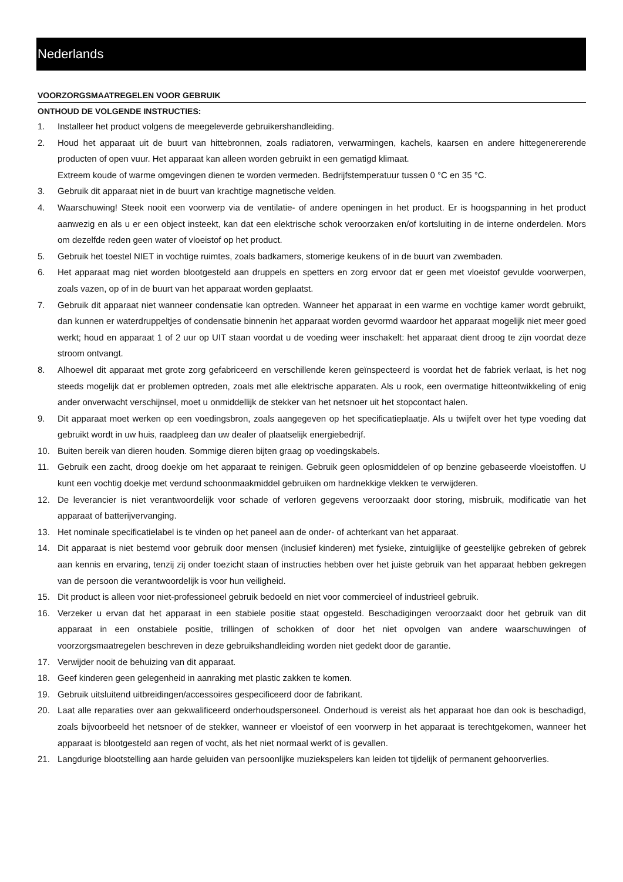Nederlands
VOORZORGSMAATREGELEN VOOR GEBRUIK
ONTHOUD DE VOLGENDE INSTRUCTIES:
1. Installeer het product volgens de meegeleverde gebruikershandleiding.
2. Houd het apparaat uit de buurt van hittebronnen, zoals radiatoren, verwarmingen, kachels, kaarsen en andere hittegenererende producten of open vuur. Het apparaat kan alleen worden gebruikt in een gematigd klimaat.
Extreem koude of warme omgevingen dienen te worden vermeden. Bedrijfstemperatuur tussen 0 °C en 35 °C.
3. Gebruik dit apparaat niet in de buurt van krachtige magnetische velden.
4. Waarschuwing! Steek nooit een voorwerp via de ventilatie- of andere openingen in het product. Er is hoogspanning in het product aanwezig en als u er een object insteekt, kan dat een elektrische schok veroorzaken en/of kortsluiting in de interne onderdelen. Mors om dezelfde reden geen water of vloeistof op het product.
5. Gebruik het toestel NIET in vochtige ruimtes, zoals badkamers, stomerige keukens of in de buurt van zwembaden.
6. Het apparaat mag niet worden blootgesteld aan druppels en spetters en zorg ervoor dat er geen met vloeistof gevulde voorwerpen, zoals vazen, op of in de buurt van het apparaat worden geplaatst.
7. Gebruik dit apparaat niet wanneer condensatie kan optreden. Wanneer het apparaat in een warme en vochtige kamer wordt gebruikt, dan kunnen er waterdruppeltjes of condensatie binnenin het apparaat worden gevormd waardoor het apparaat mogelijk niet meer goed werkt; houd en apparaat 1 of 2 uur op UIT staan voordat u de voeding weer inschakelt: het apparaat dient droog te zijn voordat deze stroom ontvangt.
8. Alhoewel dit apparaat met grote zorg gefabriceerd en verschillende keren geïnspecteerd is voordat het de fabriek verlaat, is het nog steeds mogelijk dat er problemen optreden, zoals met alle elektrische apparaten. Als u rook, een overmatige hitteontwikkeling of enig ander onverwacht verschijnsel, moet u onmiddellijk de stekker van het netsnoer uit het stopcontact halen.
9. Dit apparaat moet werken op een voedingsbron, zoals aangegeven op het specificatieplaatje. Als u twijfelt over het type voeding dat gebruikt wordt in uw huis, raadpleeg dan uw dealer of plaatselijk energiebedrijf.
10. Buiten bereik van dieren houden. Sommige dieren bijten graag op voedingskabels.
11. Gebruik een zacht, droog doekje om het apparaat te reinigen. Gebruik geen oplosmiddelen of op benzine gebaseerde vloeistoffen. U kunt een vochtig doekje met verdund schoonmaakmiddel gebruiken om hardnekkige vlekken te verwijderen.
12. De leverancier is niet verantwoordelijk voor schade of verloren gegevens veroorzaakt door storing, misbruik, modificatie van het apparaat of batterijvervanging.
13. Het nominale specificatielabel is te vinden op het paneel aan de onder- of achterkant van het apparaat.
14. Dit apparaat is niet bestemd voor gebruik door mensen (inclusief kinderen) met fysieke, zintuiglijke of geestelijke gebreken of gebrek aan kennis en ervaring, tenzij zij onder toezicht staan of instructies hebben over het juiste gebruik van het apparaat hebben gekregen van de persoon die verantwoordelijk is voor hun veiligheid.
15. Dit product is alleen voor niet-professioneel gebruik bedoeld en niet voor commercieel of industrieel gebruik.
16. Verzeker u ervan dat het apparaat in een stabiele positie staat opgesteld. Beschadigingen veroorzaakt door het gebruik van dit apparaat in een onstabiele positie, trillingen of schokken of door het niet opvolgen van andere waarschuwingen of voorzorgsmaatregelen beschreven in deze gebruikshandleiding worden niet gedekt door de garantie.
17. Verwijder nooit de behuizing van dit apparaat.
18. Geef kinderen geen gelegenheid in aanraking met plastic zakken te komen.
19. Gebruik uitsluitend uitbreidingen/accessoires gespecificeerd door de fabrikant.
20. Laat alle reparaties over aan gekwalificeerd onderhoudspersoneel. Onderhoud is vereist als het apparaat hoe dan ook is beschadigd, zoals bijvoorbeeld het netsnoer of de stekker, wanneer er vloeistof of een voorwerp in het apparaat is terechtgekomen, wanneer het apparaat is blootgesteld aan regen of vocht, als het niet normaal werkt of is gevallen.
21. Langdurige blootstelling aan harde geluiden van persoonlijke muziekspelers kan leiden tot tijdelijk of permanent gehoorverlies.